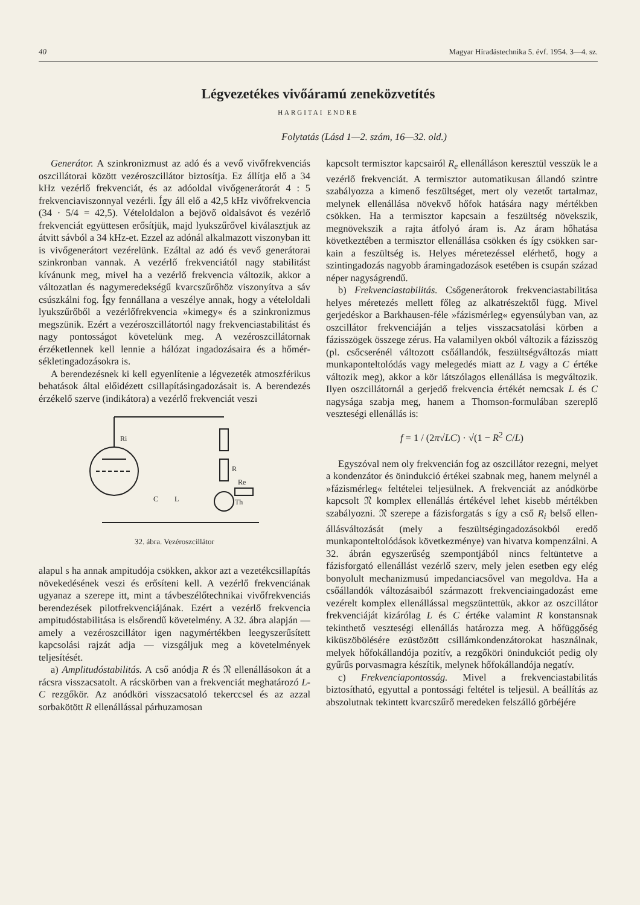40 Magyar Híradástechnika 5. évf. 1954. 3—4. sz.
Légvezetékes vivőáramú zeneközvetítés
HARGITAI ENDRE
Folytatás (Lásd 1—2. szám, 16—32. old.)
Generátor. A szinkronizmust az adó és a vevő vivőfrekvenciás oszcillátorai között vezérosz­cillátor biztosítja. Ez állítja elő a 34 kHz vezérlő frekvenciát, és az adóoldal vivőgenerátorát 4 : 5 frekvenciaviszonnyal vezérli. Így áll elő a 42,5 kHz vivőfrekvencia (34 · 5/4 = 42,5). Vétel­oldalon a bejövő oldalsávot és vezérlő frekven­ciát együttesen erősítjük, majd lyukszűrővel kiválasztjuk az átvitt sávból a 34 kHz-et. Ezzel az adónál alkalmazott viszonyban itt is vivő­generátort vezérelünk. Ezáltal az adó és vevő generátorai szinkronban vannak. A vezérlő frek­venciától nagy stabilitást kívánunk meg, mivel ha a vezérlő frekvencia változik, akkor a válto­zatlan és nagymeredekségű kvarcszűrőhöz viszo­nyítva a sáv csúszkálni fog. Így fennállana a veszélye annak, hogy a vételoldali lyukszűrőből a vezérlőfrekvencia »kimegy« és a szinkronizmus megszünik. Ezért a vezéroszcillátortól nagy frekvenciastabilitást és nagy pontosságot köve­telünk meg. A vezéroszcillátornak érzéketlennek kell lennie a hálózat ingadozásaira és a hőmér­sékletingadozásokra is.
A berendezésnek ki kell egyenlítenie a lég­vezeték atmoszférikus behatások által előidézett csillapításingadozásait is. A berendezés érzékelő szerve (indikátora) a vezérlő frekvenciát veszi
Ri
R
Re
Th
C
L
32. ábra. Vezéroszcillátor
alapul s ha annak ampitudója csökken, akkor azt a vezetékcsillapítás növekedésének veszi és erő­síteni kell. A vezérlő frekvenciának ugyanaz a szerepe itt, mint a távbeszélőtechnikai vivő­frekvenciás berendezések pilotfrekvenciájának. Ezért a vezérlő frekvencia ampitudóstabilitása is elsőrendű követelmény. A 32. ábra alapján — amely a vezéroszcillátor igen nagymértékben le­egyszerűsített kapcsolási rajzát adja — vizsgál­juk meg a követelmények teljesítését.
a) Amplitudóstabilitás. A cső anódja R és 𝔑 ellenállásokon át a rácsra visszacsatolt. A rács­körben van a frekvenciát meghatározó L-C rezgő­kör. Az anódköri visszacsatoló tekerccsel és az azzal sorbakötött R ellenállással párhuzamosan
kapcsolt termisztor kapcsairól R<sub>e</sub> ellenálláson keresztül vesszük le a vezérlő frekvenciát. A ter­misztor automatikusan állandó szintre szabályozza a kimenő feszültséget, mert oly vezetőt tartalmaz, melynek ellenállása növekvő hőfok hatására nagy mértékben csökken. Ha a termisztor kapcsain a feszültség növekszik, megnövekszik a rajta átfolyó áram is. Az áram hőhatása következtében a termisztor ellenállása csökken és így csökken sar­kain a feszültség is. Helyes méretezéssel elérhető, hogy a szintingadozás nagyobb áramingadozá­sok esetében is csupán század néper nagyságrendű.
b) Frekvenciastabilitás. Csőgenerátorok frek­venciastabilitása helyes méretezés mellett főleg az alkatrészektől függ. Mivel gerjedéskor a Bark­hausen-féle »fázismérleg« egyensúlyban van, az oszcillátor frekvenciáján a teljes visszacsatolási körben a fázisszögek összege zérus. Ha valamilyen okból változik a fázisszög (pl. csőcserénél vál­tozott csőállandók, feszültségváltozás miatt munka­ponteltolódás vagy melegedés miatt az L vagy a C értéke változik meg), akkor a kör látszólagos ellenállása is megváltozik. Ilyen oszcillátornál a gerjedő frekvencia értékét nemcsak L és C nagysága szabja meg, hanem a Thomson-formu­lában szereplő veszteségi ellenállás is:
f = 1 / (2π√LC) · √(1 − R<sup>2</sup> C/L)
Egyszóval nem oly frekvencián fog az osz­cillátor rezegni, melyet a kondenzátor és önin­dukció értékei szabnak meg, hanem melynél a »fázismérleg« feltételei teljesülnek. A frekvenciát az anódkörbe kapcsolt 𝔑 komplex ellenállás érté­kével lehet kisebb mértékben szabályozni. 𝔑 szerepe a fázisforgatás s így a cső R<sub>i</sub> belső ellen­állásváltozását (mely a feszültségingadozásokból eredő munkaponteltolódások következménye) van hivatva kompenzálni. A 32. ábrán egyszerűség szempontjából nincs feltüntetve a fázisforgató ellenállást vezérlő szerv, mely jelen esetben egy elég bonyolult mechanizmusú impedanciacsővel van megoldva. Ha a csőállandók változásaiból származott frekvenciaingadozást eme vezérelt kom­plex ellenállással megszüntettük, akkor az osz­cillátor frekvenciáját kizárólag L és C értéke valamint R konstansnak tekinthető veszteségi ellenállás határozza meg. A hőfüggőség kiküszö­bölésére ezüstözött csillámkondenzátorokat hasz­nálnak, melyek hőfokállandója pozitív, a rezgő­köri önindukciót pedig oly gyűrűs porvasmagra készítik, melynek hőfokállandója negatív.
c) Frekvenciapontosság. Mivel a frekvencia­stabilitás biztosítható, egyuttal a pontossági fel­tétel is teljesül. A beállítás az abszolutnak tekin­tett kvarcszűrő meredeken felszálló görbéjére